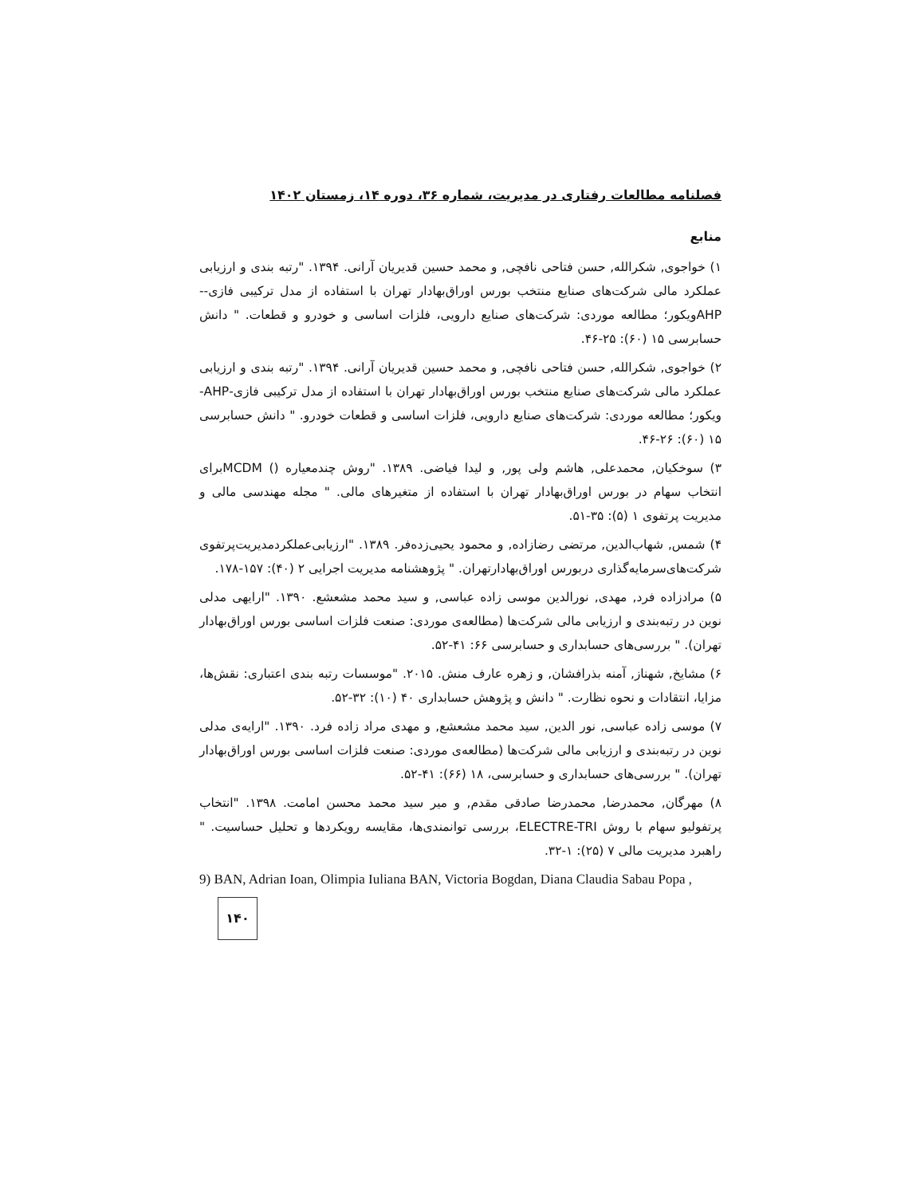فصلنامه مطالعات رفتاری در مدیریت، شماره ۳۶، دوره ۱۴، زمستان ۱۴۰۲
منابع
۱) خواجوی, شکرالله, حسن فتاحی نافچی, و محمد حسین قدیریان آرانی. ۱۳۹۴. "رتبه بندی و ارزیابی عملکرد مالی شرکت‌های صنایع منتخب بورس اوراق‌بهادار تهران با استفاده از مدل ترکیبی فازی-- AHPویکور؛ مطالعه موردی: شرکت‌های صنایع دارویی، فلزات اساسی و خودرو و قطعات. " دانش حسابرسی ۱۵ (۶۰): ۲۵-۴۶.
۲) خواجوی, شکرالله, حسن فتاحی نافچی, و محمد حسین قدیریان آرانی. ۱۳۹۴. "رتبه بندی و ارزیابی عملکرد مالی شرکت‌های صنایع منتخب بورس اوراق‌بهادار تهران با استفاده از مدل ترکیبی فازی-AHP- ویکور؛ مطالعه موردی: شرکت‌های صنایع دارویی، فلزات اساسی و قطعات خودرو. " دانش حسابرسی ۱۵ (۶۰): ۲۶-۴۶.
۳) سوخکیان, محمدعلی, هاشم ولی پور, و لیدا فیاضی. ۱۳۸۹. "روش چندمعیاره () MCDMبرای انتخاب سهام در بورس اوراق‌بهادار تهران با استفاده از متغیرهای مالی. " مجله مهندسی مالی و مدیریت پرتفوی ۱ (۵): ۳۵-۵۱.
۴) شمس, شهاب‌الدین, مرتضی رضازاده, و محمود یحیی‌زده‌فر. ۱۳۸۹. "ارزیابی‌عملکردمدیریت‌پرتفوی شرکت‌های‌سرمایه‌گذاری دربورس اوراق‌بهادارتهران. " پژوهشنامه مدیریت اجرایی ۲ (۴۰): ۱۵۷-۱۷۸.
۵) مرادزاده فرد, مهدی, نورالدین موسی زاده عباسی, و سید محمد مشعشع. ۱۳۹۰. "ارایهی مدلی نوین در رتبه‌بندی و ارزیابی مالی شرکت‌ها (مطالعه‌ی موردی: صنعت فلزات اساسی بورس اوراق‌بهادار تهران). " بررسی‌های حسابداری و حسابرسی ۶۶: ۴۱-۵۲.
۶) مشایخ, شهناز, آمنه بذرافشان, و زهره عارف منش. ۲۰۱۵. "موسسات رتبه بندی اعتباری: نقش‌ها، مزایا، انتقادات و نحوه نظارت. " دانش و پژوهش حسابداری ۴۰ (۱۰): ۳۲-۵۲.
۷) موسی زاده عباسی, نور الدین, سید محمد مشعشع, و مهدی مراد زاده فرد. ۱۳۹۰. "ارایه‌ی مدلی نوین در رتبه‌بندی و ارزیابی مالی شرکت‌ها (مطالعه‌ی موردی: صنعت فلزات اساسی بورس اوراق‌بهادار تهران). " بررسی‌های حسابداری و حسابرسی، ۱۸ (۶۶): ۴۱-۵۲.
۸) مهرگان, محمدرضا, محمدرضا صادقی مقدم, و میر سید محمد محسن امامت. ۱۳۹۸. "انتخاب پرتفولیو سهام با روش ELECTRE-TRI، بررسی توانمندی‌ها، مقایسه رویکردها و تحلیل حساسیت. " راهبرد مدیریت مالی ۷ (۲۵): ۱-۳۲.
9) BAN, Adrian Ioan, Olimpia Iuliana BAN, Victoria Bogdan, Diana Claudia Sabau Popa ,
۱۴۰